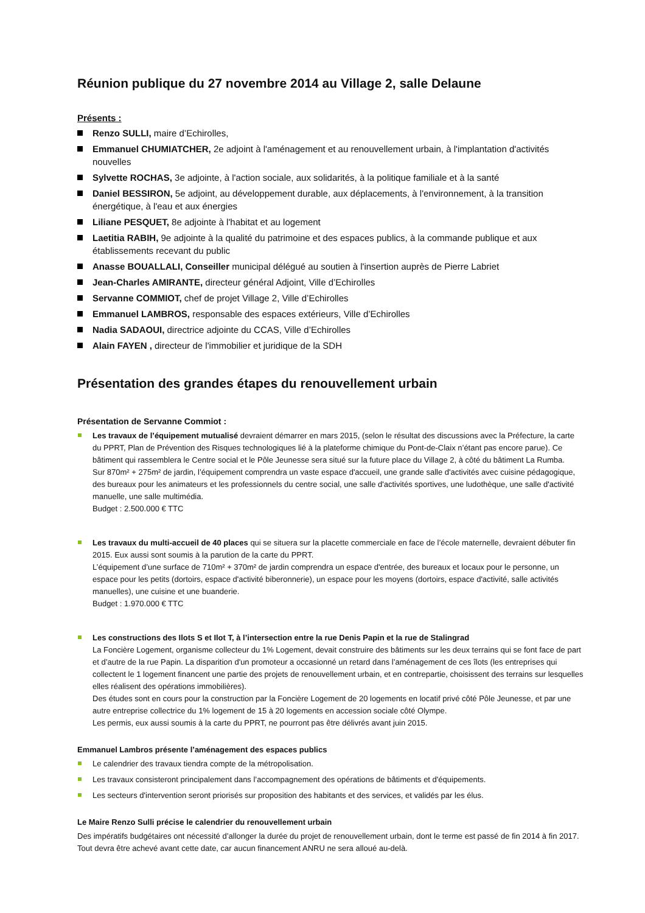Réunion publique du 27 novembre 2014 au Village 2, salle Delaune
Présents :
Renzo SULLI, maire d’Echirolles,
Emmanuel CHUMIATCHER, 2e adjoint à l'aménagement et au renouvellement urbain, à l'implantation d'activités nouvelles
Sylvette ROCHAS, 3e adjointe, à l'action sociale, aux solidarités, à la politique familiale et à la santé
Daniel BESSIRON, 5e adjoint, au développement durable, aux déplacements, à l'environnement, à la transition énergétique, à l'eau et aux énergies
Liliane PESQUET, 8e adjointe à l'habitat et au logement
Laetitia RABIH, 9e adjointe à la qualité du patrimoine et des espaces publics, à la commande publique et aux établissements recevant du public
Anasse BOUALLALI, Conseiller municipal délégué au soutien à l'insertion auprès de Pierre Labriet
Jean-Charles AMIRANTE, directeur général Adjoint, Ville d’Echirolles
Servanne COMMIOT, chef de projet Village 2, Ville d’Echirolles
Emmanuel LAMBROS, responsable des espaces extérieurs, Ville d’Echirolles
Nadia SADAOUI, directrice adjointe du CCAS, Ville d’Echirolles
Alain FAYEN , directeur de l'immobilier et juridique de la SDH
Présentation des grandes étapes du renouvellement urbain
Présentation de Servanne Commiot :
Les travaux de l’équipement mutualisé devraient démarrer en mars 2015, (selon le résultat des discussions avec la Préfecture, la carte du PPRT, Plan de Prévention des Risques technologiques lié à la plateforme chimique du Pont-de-Claix n’étant pas encore parue). Ce bâtiment qui rassemblera le Centre social et le Pôle Jeunesse sera situé sur la future place du Village 2, à côté du bâtiment La Rumba.
Sur 870m² + 275m² de jardin, l’équipement comprendra un vaste espace d'accueil, une grande salle d'activités avec cuisine pédagogique, des bureaux pour les animateurs et les professionnels du centre social, une salle d'activités sportives, une ludothèque, une salle d'activité manuelle, une salle multimédia.
Budget : 2.500.000 € TTC
Les travaux du multi-accueil de 40 places qui se situera sur la placette commerciale en face de l’école maternelle, devraient débuter fin 2015. Eux aussi sont soumis à la parution de la carte du PPRT.
L’équipement d’une surface de 710m² + 370m² de jardin comprendra un espace d'entrée, des bureaux et locaux pour le personne, un espace pour les petits (dortoirs, espace d'activité biberonnerie), un espace pour les moyens (dortoirs, espace d'activité, salle activités manuelles), une cuisine et une buanderie.
Budget : 1.970.000 € TTC
Les constructions des Ilots S et Ilot T, à l’intersection entre la rue Denis Papin et la rue de Stalingrad
La Foncière Logement, organisme collecteur du 1% Logement, devait construire des bâtiments sur les deux terrains qui se font face de part et d’autre de la rue Papin. La disparition d'un promoteur a occasionné un retard dans l’aménagement de ces îlots (les entreprises qui collectent le 1 logement financent une partie des projets de renouvellement urbain, et en contrepartie, choisissent des terrains sur lesquelles elles réalisent des opérations immobilières).
Des études sont en cours pour la construction par la Foncière Logement de 20 logements en locatif privé côté Pôle Jeunesse, et par une autre entreprise collectrice du 1% logement de 15 à 20 logements en accession sociale côté Olympe.
Les permis, eux aussi soumis à la carte du PPRT, ne pourront pas être délivrés avant juin 2015.
Emmanuel Lambros présente l’aménagement des espaces publics
Le calendrier des travaux tiendra compte de la métropolisation.
Les travaux consisteront principalement dans l’accompagnement des opérations de bâtiments et d'équipements.
Les secteurs d'intervention seront priorisés sur proposition des habitants et des services, et validés par les élus.
Le Maire Renzo Sulli précise le calendrier du renouvellement urbain
Des impératifs budgétaires ont nécessité d’allonger la durée du projet de renouvellement urbain, dont le terme est passé de fin 2014 à fin 2017. Tout devra être achevé avant cette date, car aucun financement ANRU ne sera alloué au-delà.